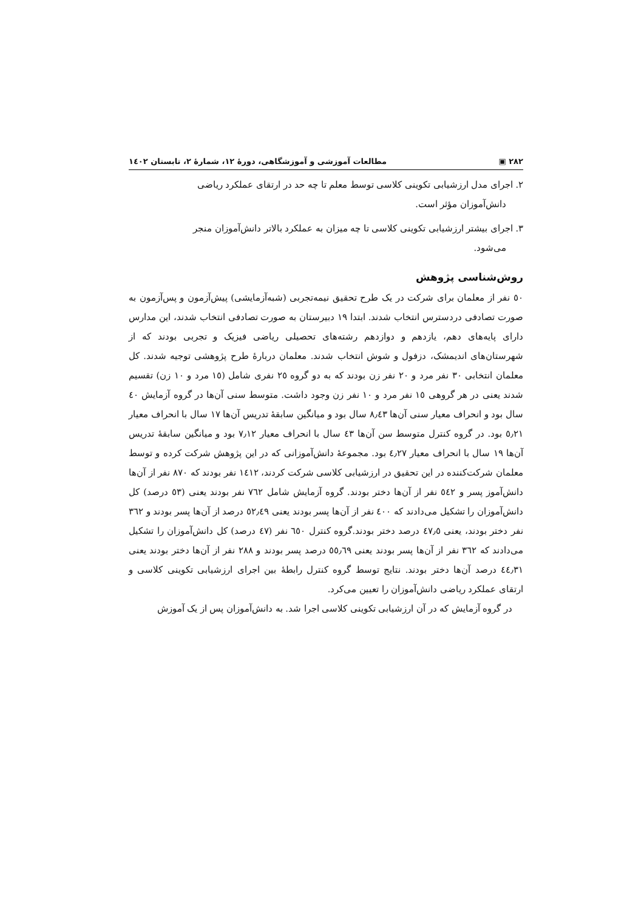٢٨٢ ▣ مطالعات آموزشی و آموزشگاهی، دورهٔ ١٢، شمارهٔ ٢، تابستان ١٤٠٢
٢. اجرای مدل ارزشیابی تکوینی کلاسی توسط معلم تا چه حد در ارتقای عملکرد ریاضی
دانش‌آموزان مؤثر است.
٣. اجرای بیشتر ارزشیابی تکوینی کلاسی تا چه میزان به عملکرد بالاتر دانش‌آموزان منجر
می‌شود.
روش‌شناسی پژوهش
٥٠ نفر از معلمان برای شرکت در یک طرح تحقیق نیمه‌تجربی (شبه‌آزمایشی) پیش‌آزمون و پس‌آزمون به صورت تصادفی دردسترس انتخاب شدند. ابتدا ١٩ دبیرستان به صورت تصادفی انتخاب شدند، این مدارس دارای پایه‌های دهم، یازدهم و دوازدهم رشته‌های تحصیلی ریاضی فیزیک و تجربی بودند که از شهرستان‌های اندیمشک، دزفول و شوش انتخاب شدند. معلمان دربارهٔ طرح پژوهشی توجیه شدند. کل معلمان انتخابی ٣٠ نفر مرد و ٢٠ نفر زن بودند که به دو گروه ٢٥ نفری شامل (١٥ مرد و ١٠ زن) تقسیم شدند یعنی در هر گروهی ١٥ نفر مرد و ١٠ نفر زن وجود داشت. متوسط سنی آن‌ها در گروه آزمایش ٤٠ سال بود و انحراف معیار سنی آن‌ها ٨٫٤٣ سال بود و میانگین سابقهٔ تدریس آن‌ها ١٧ سال با انحراف معیار ٥٫٢١ بود. در گروه کنترل متوسط سن آن‌ها ٤٣ سال با انحراف معیار ٧٫١٢ بود و میانگین سابقهٔ تدریس آن‌ها ١٩ سال با انحراف معیار ٤٫٢٧ بود. مجموعهٔ دانش‌آموزانی که در این پژوهش شرکت کرده و توسط معلمان شرکت‌کننده در این تحقیق در ارزشیابی کلاسی شرکت کردند، ١٤١٢ نفر بودند که ٨٧٠ نفر از آن‌ها دانش‌آموز پسر و ٥٤٢ نفر از آن‌ها دختر بودند. گروه آزمایش شامل ٧٦٢ نفر بودند یعنی (٥٣ درصد) کل دانش‌آموزان را تشکیل می‌دادند که ٤٠٠ نفر از آن‌ها پسر بودند یعنی ٥٢٫٤٩ درصد از آن‌ها پسر بودند و ٣٦٢ نفر دختر بودند، یعنی ٤٧٫٥ درصد دختر بودند.گروه کنترل ٦٥٠ نفر (٤٧ درصد) کل دانش‌آموزان را تشکیل می‌دادند که ٣٦٢ نفر از آن‌ها پسر بودند یعنی ٥٥٫٦٩ درصد پسر بودند و ٢٨٨ نفر از آن‌ها دختر بودند یعنی ٤٤٫٣١ درصد آن‌ها دختر بودند. نتایج توسط گروه کنترل رابطهٔ بین اجرای ارزشیابی تکوینی کلاسی و ارتقای عملکرد ریاضی دانش‌آموزان را تعیین می‌کرد.
در گروه آزمایش که در آن ارزشیابی تکوینی کلاسی اجرا شد. به دانش‌آموزان پس از یک آموزش